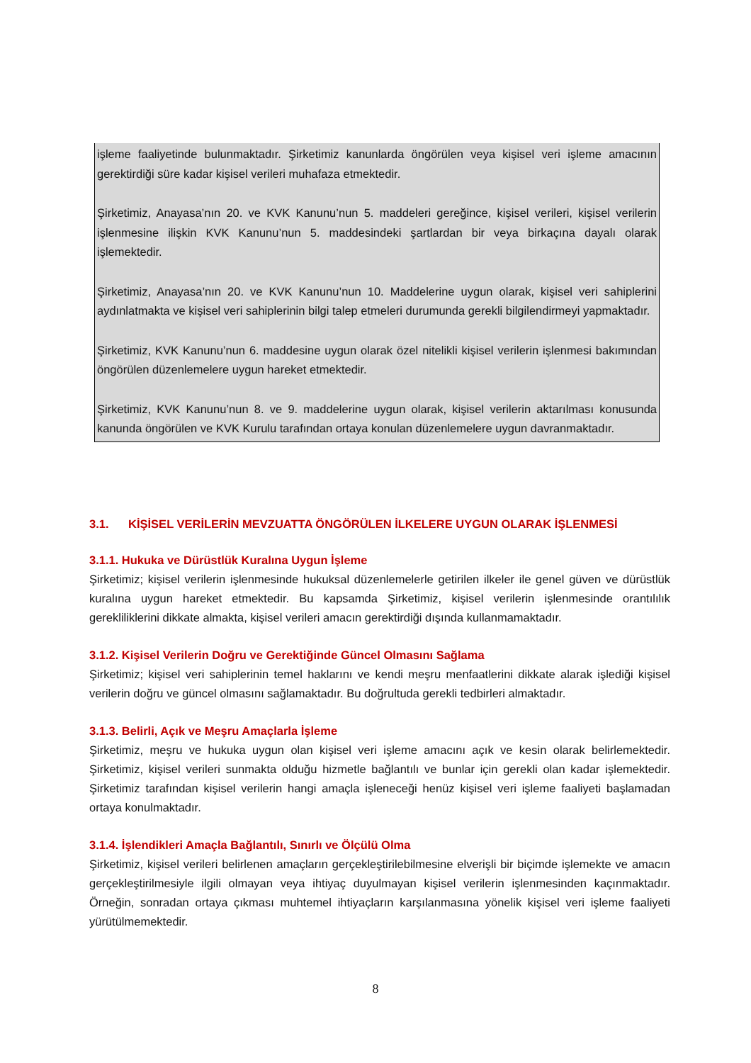işleme faaliyetinde bulunmaktadır. Şirketimiz kanunlarda öngörülen veya kişisel veri işleme amacının gerektirdiği süre kadar kişisel verileri muhafaza etmektedir.
Şirketimiz, Anayasa’nın 20. ve KVK Kanunu’nun 5. maddeleri gereğince, kişisel verileri, kişisel verilerin işlenmesine ilişkin KVK Kanunu’nun 5. maddesindeki şartlardan bir veya birkaçına dayalı olarak işlemektedir.
Şirketimiz, Anayasa’nın 20. ve KVK Kanunu’nun 10. Maddelerine uygun olarak, kişisel veri sahiplerini aydınlatmakta ve kişisel veri sahiplerinin bilgi talep etmeleri durumunda gerekli bilgilendirmeyi yapmaktadır.
Şirketimiz, KVK Kanunu’nun 6. maddesine uygun olarak özel nitelikli kişisel verilerin işlenmesi bakımından öngörülen düzenlemelere uygun hareket etmektedir.
Şirketimiz, KVK Kanunu’nun 8. ve 9. maddelerine uygun olarak, kişisel verilerin aktarılması konusunda kanunda öngörülen ve KVK Kurulu tarafından ortaya konulan düzenlemelere uygun davranmaktadır.
3.1. KİŞİSEL VERİLERİN MEVZUATTA ÖNGÖRÜLEN İLKELERE UYGUN OLARAK İŞLENMESİ
3.1.1. Hukuka ve Dürüstlük Kuralına Uygun İşleme
Şirketimiz; kişisel verilerin işlenmesinde hukuksal düzenlemelerle getirilen ilkeler ile genel güven ve dürüstlük kuralına uygun hareket etmektedir. Bu kapsamda Şirketimiz, kişisel verilerin işlenmesinde orantılılık gerekliliklerini dikkate almakta, kişisel verileri amacın gerektirdiği dışında kullanmamaktadır.
3.1.2. Kişisel Verilerin Doğru ve Gerektiğinde Güncel Olmasını Sağlama
Şirketimiz; kişisel veri sahiplerinin temel haklarını ve kendi meşru menfaatlerini dikkate alarak işlediği kişisel verilerin doğru ve güncel olmasını sağlamaktadır. Bu doğrultuda gerekli tedbirleri almaktadır.
3.1.3. Belirli, Açık ve Meşru Amaçlarla İşleme
Şirketimiz, meşru ve hukuka uygun olan kişisel veri işleme amacını açık ve kesin olarak belirlemektedir. Şirketimiz, kişisel verileri sunmakta olduğu hizmetle bağlantılı ve bunlar için gerekli olan kadar işlemektedir. Şirketimiz tarafından kişisel verilerin hangi amaçla işleneceği henüz kişisel veri işleme faaliyeti başlamadan ortaya konulmaktadır.
3.1.4. İşlendikleri Amaçla Bağlantılı, Sınırlı ve Ölçülü Olma
Şirketimiz, kişisel verileri belirlenen amaçların gerçekleştirilebilmesine elverişli bir biçimde işlemekte ve amacın gerçekleştirilmesiyle ilgili olmayan veya ihtiyaç duyulmayan kişisel verilerin işlenmesinden kaçınmaktadır. Örneğin, sonradan ortaya çıkması muhtemel ihtiyaçların karşılanmasına yönelik kişisel veri işleme faaliyeti yürütülmemektedir.
8